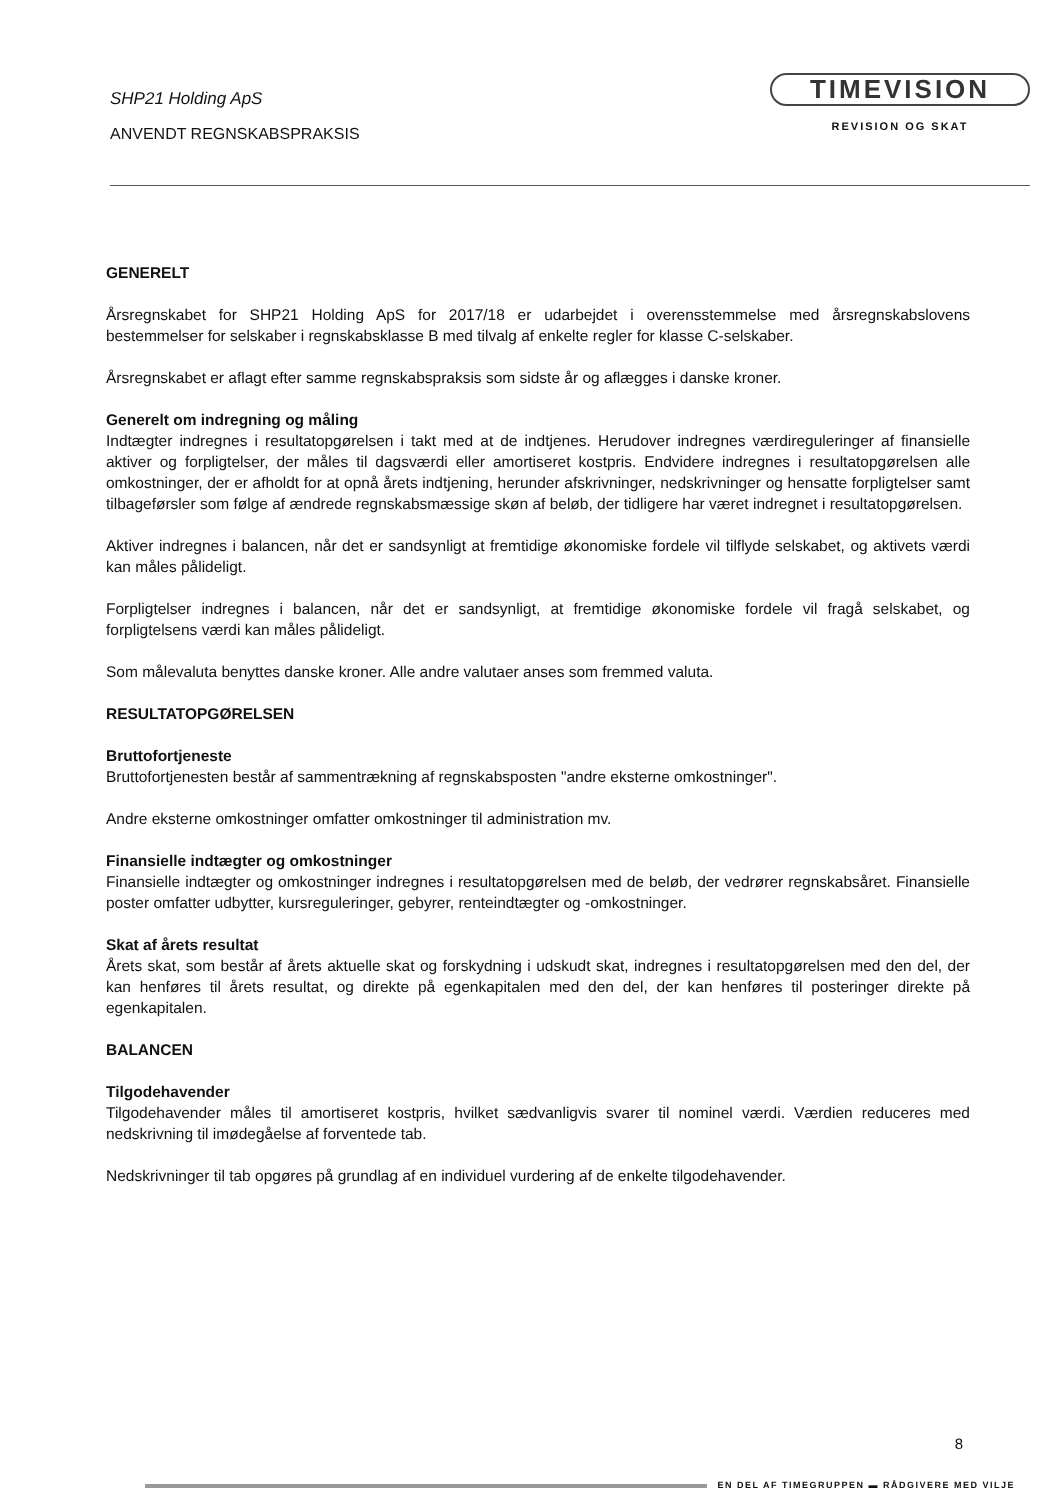SHP21 Holding ApS
ANVENDT REGNSKABSPRAKSIS
TIMEVISION
REVISION OG SKAT
GENERELT
Årsregnskabet for SHP21 Holding ApS for 2017/18 er udarbejdet i overensstemmelse med årsregnskabslovens bestemmelser for selskaber i regnskabsklasse B med tilvalg af enkelte regler for klasse C-selskaber.
Årsregnskabet er aflagt efter samme regnskabspraksis som sidste år og aflægges i danske kroner.
Generelt om indregning og måling
Indtægter indregnes i resultatopgørelsen i takt med at de indtjenes. Herudover indregnes værdireguleringer af finansielle aktiver og forpligtelser, der måles til dagsværdi eller amortiseret kostpris. Endvidere indregnes i resultatopgørelsen alle omkostninger, der er afholdt for at opnå årets indtjening, herunder afskrivninger, nedskrivninger og hensatte forpligtelser samt tilbageførsler som følge af ændrede regnskabsmæssige skøn af beløb, der tidligere har været indregnet i resultatopgørelsen.
Aktiver indregnes i balancen, når det er sandsynligt at fremtidige økonomiske fordele vil tilflyde selskabet, og aktivets værdi kan måles pålideligt.
Forpligtelser indregnes i balancen, når det er sandsynligt, at fremtidige økonomiske fordele vil fragå selskabet, og forpligtelsens værdi kan måles pålideligt.
Som målevaluta benyttes danske kroner. Alle andre valutaer anses som fremmed valuta.
RESULTATOPGØRELSEN
Bruttofortjeneste
Bruttofortjenesten består af sammentrækning af regnskabsposten "andre eksterne omkostninger".
Andre eksterne omkostninger omfatter omkostninger til administration mv.
Finansielle indtægter og omkostninger
Finansielle indtægter og omkostninger indregnes i resultatopgørelsen med de beløb, der vedrører regnskabsåret. Finansielle poster omfatter udbytter, kursreguleringer, gebyrer, renteindtægter og -omkostninger.
Skat af årets resultat
Årets skat, som består af årets aktuelle skat og forskydning i udskudt skat, indregnes i resultatopgørelsen med den del, der kan henføres til årets resultat, og direkte på egenkapitalen med den del, der kan henføres til posteringer direkte på egenkapitalen.
BALANCEN
Tilgodehavender
Tilgodehavender måles til amortiseret kostpris, hvilket sædvanligvis svarer til nominel værdi. Værdien reduceres med nedskrivning til imødegåelse af forventede tab.
Nedskrivninger til tab opgøres på grundlag af en individuel vurdering af de enkelte tilgodehavender.
8
EN DEL AF TIMEGRUPPEN ▬ RÅDGIVERE MED VILJE